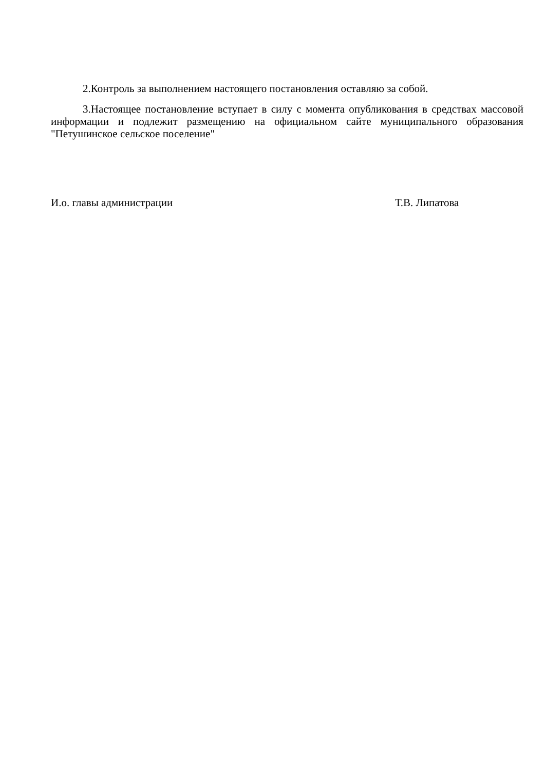2.Контроль за выполнением настоящего постановления оставляю за собой.
3.Настоящее постановление вступает в силу с момента опубликования в средствах массовой информации и подлежит размещению на официальном сайте муниципального образования "Петушинское сельское поселение"
И.о. главы администрации Т.В. Липатова